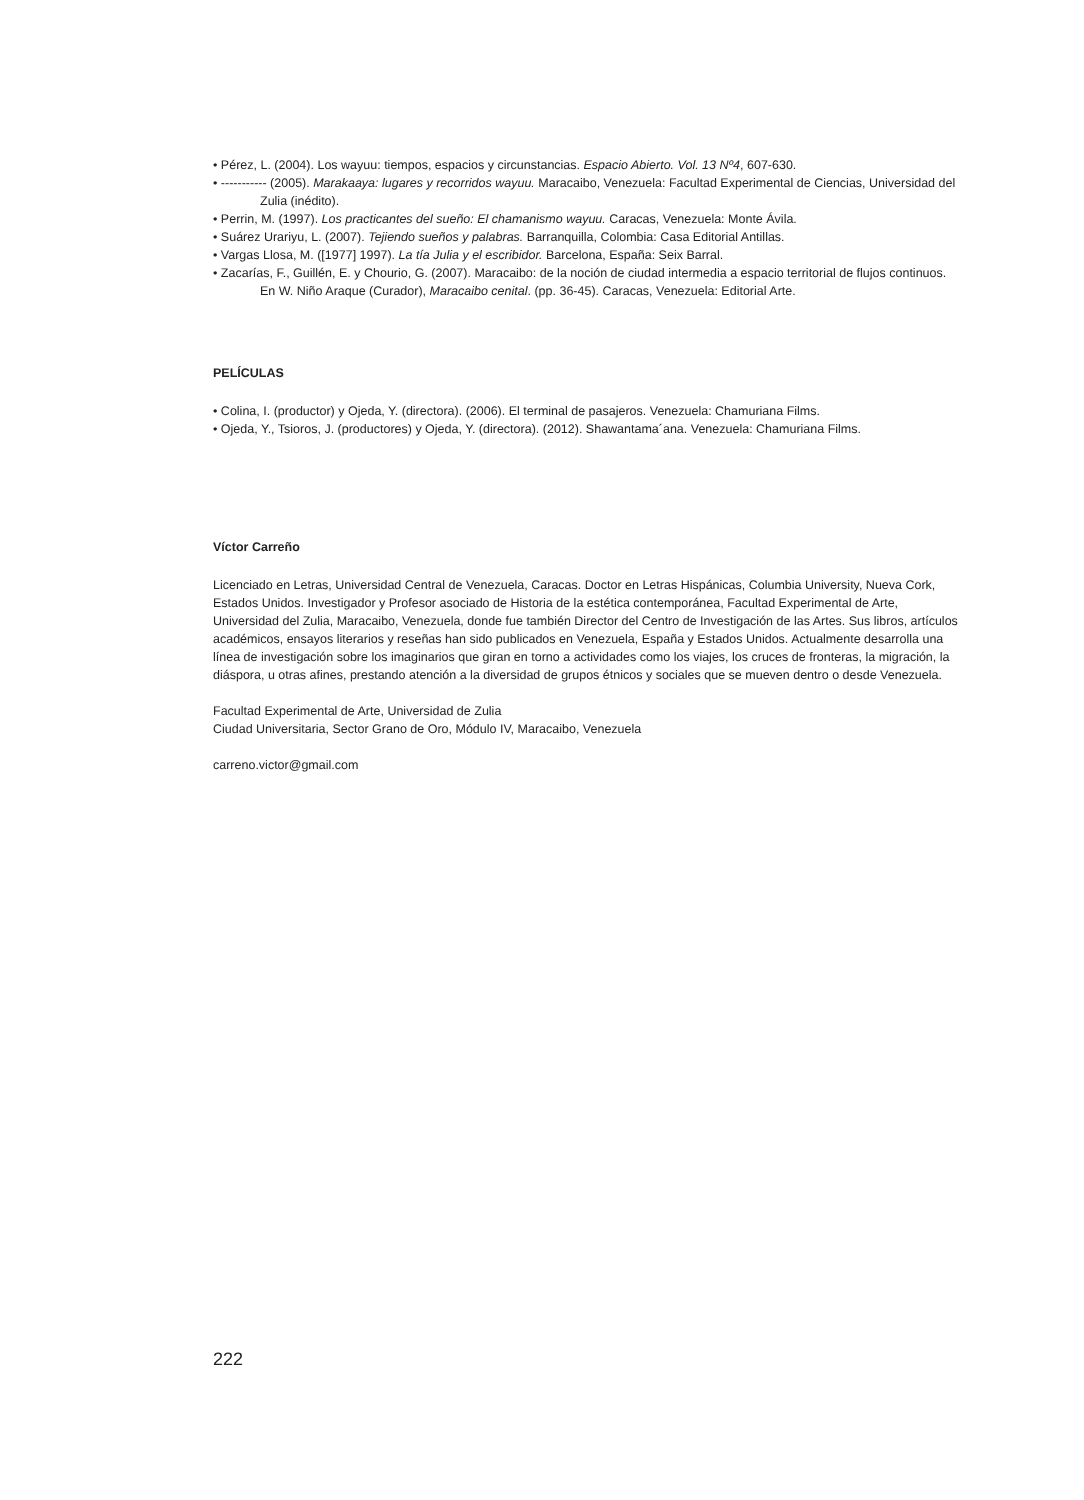• Pérez, L. (2004). Los wayuu: tiempos, espacios y circunstancias. Espacio Abierto. Vol. 13 Nº4, 607-630.
• ----------- (2005). Marakaaya: lugares y recorridos wayuu. Maracaibo, Venezuela: Facultad Experimental de Ciencias, Universidad del Zulia (inédito).
• Perrin, M. (1997). Los practicantes del sueño: El chamanismo wayuu. Caracas, Venezuela: Monte Ávila.
• Suárez Urariyu, L. (2007). Tejiendo sueños y palabras. Barranquilla, Colombia: Casa Editorial Antillas.
• Vargas Llosa, M. ([1977] 1997). La tía Julia y el escribidor. Barcelona, España: Seix Barral.
• Zacarías, F., Guillén, E. y Chourio, G. (2007). Maracaibo: de la noción de ciudad intermedia a espacio territorial de flujos continuos. En W. Niño Araque (Curador), Maracaibo cenital. (pp. 36-45). Caracas, Venezuela: Editorial Arte.
PELÍCULAS
• Colina, I. (productor) y Ojeda, Y. (directora). (2006). El terminal de pasajeros. Venezuela: Chamuriana Films.
• Ojeda, Y., Tsioros, J. (productores) y Ojeda, Y. (directora). (2012). Shawantama´ana. Venezuela: Chamuriana Films.
Víctor Carreño
Licenciado en Letras, Universidad Central de Venezuela, Caracas. Doctor en Letras Hispánicas, Columbia University, Nueva Cork, Estados Unidos. Investigador y Profesor asociado de Historia de la estética contemporánea, Facultad Experimental de Arte, Universidad del Zulia, Maracaibo, Venezuela, donde fue también Director del Centro de Investigación de las Artes. Sus libros, artículos académicos, ensayos literarios y reseñas han sido publicados en Venezuela, España y Estados Unidos. Actualmente desarrolla una línea de investigación sobre los imaginarios que giran en torno a actividades como los viajes, los cruces de fronteras, la migración, la diáspora, u otras afines, prestando atención a la diversidad de grupos étnicos y sociales que se mueven dentro o desde Venezuela.
Facultad Experimental de Arte, Universidad de Zulia
Ciudad Universitaria, Sector Grano de Oro, Módulo IV, Maracaibo, Venezuela
carreno.victor@gmail.com
222